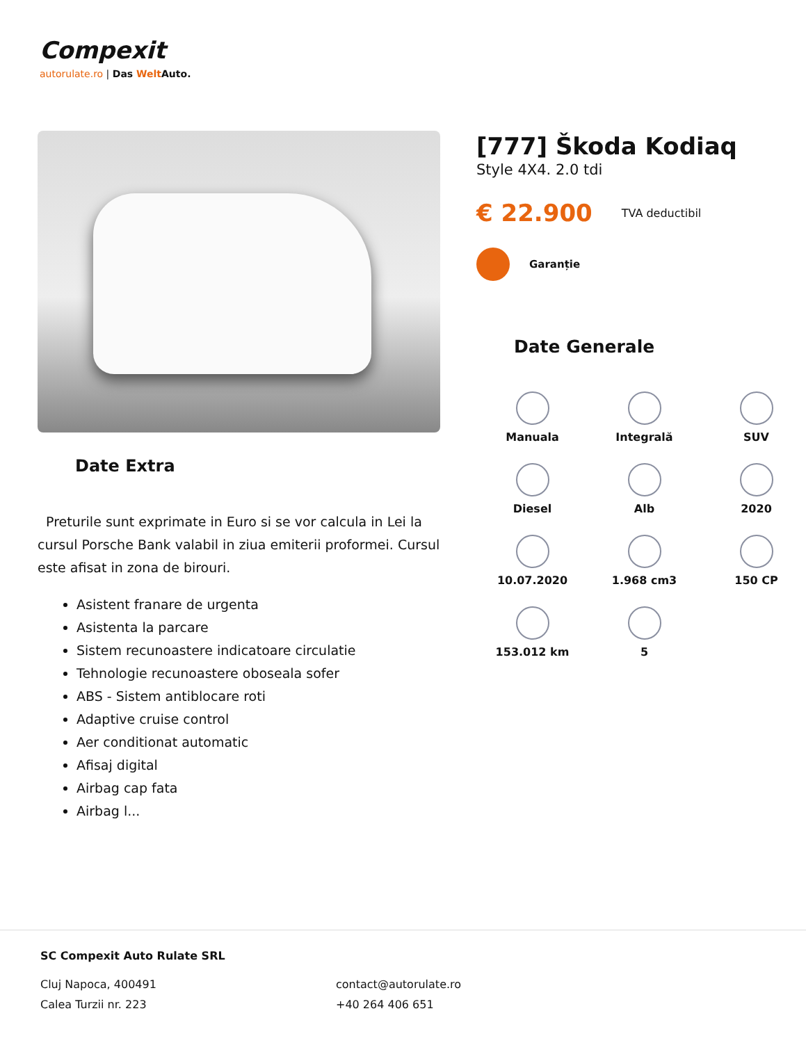Compexit
autorulate.ro | Das Welt Auto.
Date Extra
Preturile sunt exprimate in Euro si se vor calcula in Lei la cursul Porsche Bank valabil in ziua emiterii proformei. Cursul este afisat in zona de birouri.
Asistent franare de urgenta
Asistenta la parcare
Sistem recunoastere indicatoare circulatie
Tehnologie recunoastere oboseala sofer
ABS - Sistem antiblocare roti
Adaptive cruise control
Aer conditionat automatic
Afisaj digital
Airbag cap fata
Airbag l...
[777] Škoda Kodiaq
Style 4X4. 2.0 tdi
€ 22.900 TVA deductibil
Garanție
Date Generale
Manuala
Integrală
SUV
Diesel
Alb
2020
10.07.2020
1.968 cm3
150 CP
153.012 km
5
SC Compexit Auto Rulate SRL
Cluj Napoca, 400491
Calea Turzii nr. 223
contact@autorulate.ro
+40 264 406 651